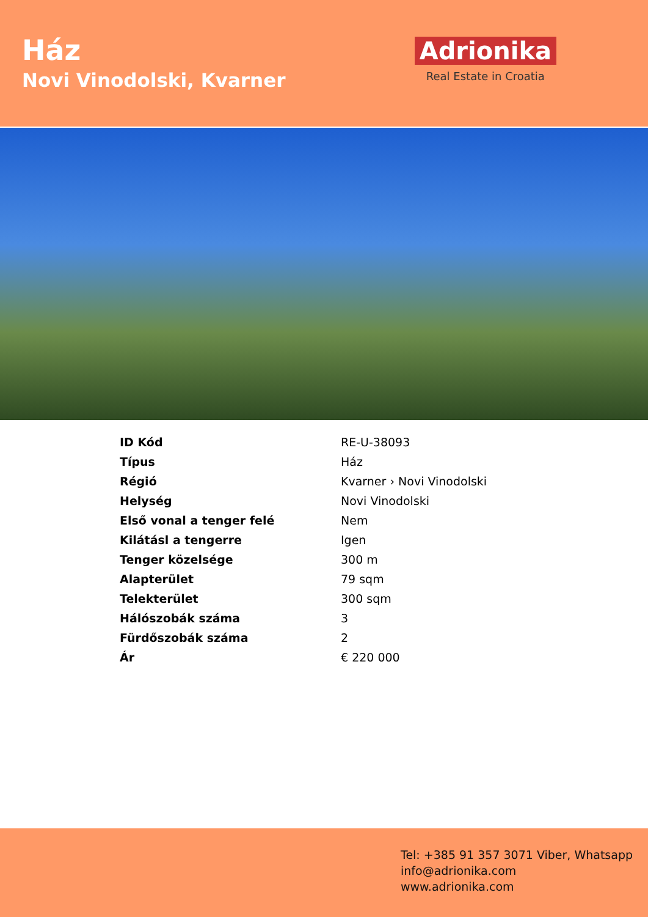Ház
Novi Vinodolski, Kvarner
Adrionika
Real Estate in Croatia
| ID Kód | RE-U-38093 |
| Típus | Ház |
| Régió | Kvarner › Novi Vinodolski |
| Helység | Novi Vinodolski |
| Első vonal a tenger felé | Nem |
| Kilátásl a tengerre | Igen |
| Tenger közelsége | 300 m |
| Alapterület | 79 sqm |
| Telekterület | 300 sqm |
| Hálószobák száma | 3 |
| Fürdőszobák száma | 2 |
| Ár | € 220 000 |
Tel: +385 91 357 3071 Viber, Whatsapp
info@adrionika.com
www.adrionika.com